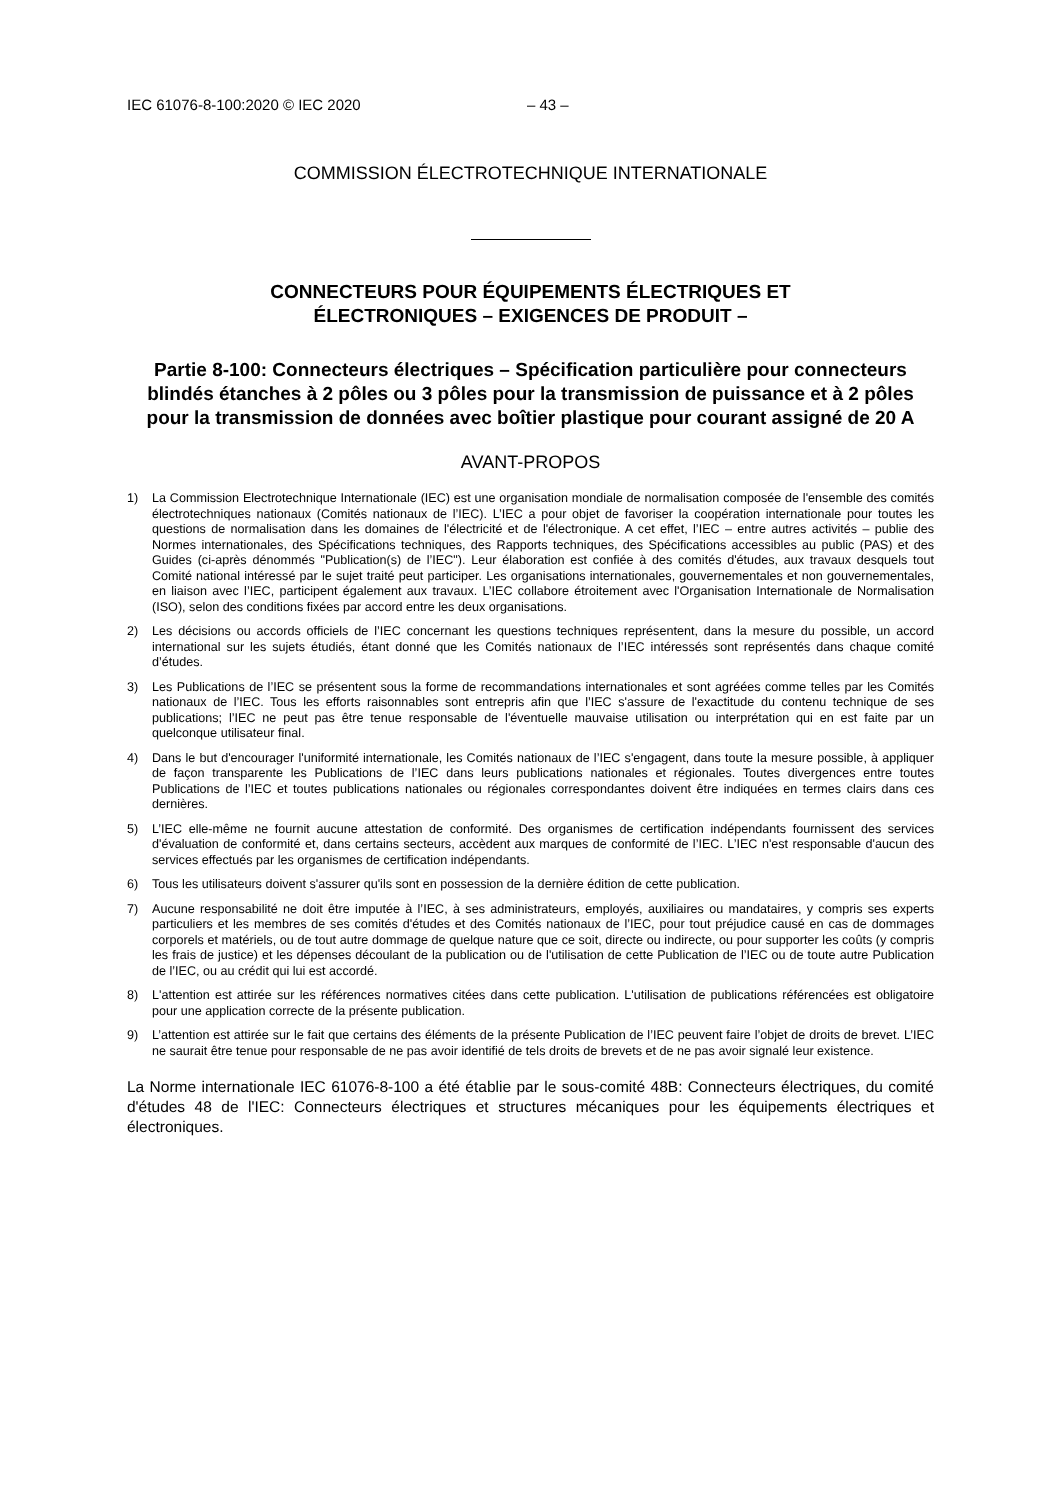IEC 61076-8-100:2020 © IEC 2020 – 43 –
COMMISSION ÉLECTROTECHNIQUE INTERNATIONALE
CONNECTEURS POUR ÉQUIPEMENTS ÉLECTRIQUES ET
ÉLECTRONIQUES – EXIGENCES DE PRODUIT –
Partie 8-100: Connecteurs électriques – Spécification particulière pour connecteurs blindés étanches à 2 pôles ou 3 pôles pour la transmission de puissance et à 2 pôles pour la transmission de données avec boîtier plastique pour courant assigné de 20 A
AVANT-PROPOS
1) La Commission Electrotechnique Internationale (IEC) est une organisation mondiale de normalisation composée de l'ensemble des comités électrotechniques nationaux (Comités nationaux de l’IEC). L’IEC a pour objet de favoriser la coopération internationale pour toutes les questions de normalisation dans les domaines de l'électricité et de l'électronique. A cet effet, l’IEC – entre autres activités – publie des Normes internationales, des Spécifications techniques, des Rapports techniques, des Spécifications accessibles au public (PAS) et des Guides (ci-après dénommés "Publication(s) de l’IEC"). Leur élaboration est confiée à des comités d'études, aux travaux desquels tout Comité national intéressé par le sujet traité peut participer. Les organisations internationales, gouvernementales et non gouvernementales, en liaison avec l’IEC, participent également aux travaux. L’IEC collabore étroitement avec l'Organisation Internationale de Normalisation (ISO), selon des conditions fixées par accord entre les deux organisations.
2) Les décisions ou accords officiels de l’IEC concernant les questions techniques représentent, dans la mesure du possible, un accord international sur les sujets étudiés, étant donné que les Comités nationaux de l’IEC intéressés sont représentés dans chaque comité d’études.
3) Les Publications de l’IEC se présentent sous la forme de recommandations internationales et sont agréées comme telles par les Comités nationaux de l’IEC. Tous les efforts raisonnables sont entrepris afin que l’IEC s'assure de l'exactitude du contenu technique de ses publications; l’IEC ne peut pas être tenue responsable de l'éventuelle mauvaise utilisation ou interprétation qui en est faite par un quelconque utilisateur final.
4) Dans le but d'encourager l'uniformité internationale, les Comités nationaux de l’IEC s'engagent, dans toute la mesure possible, à appliquer de façon transparente les Publications de l’IEC dans leurs publications nationales et régionales. Toutes divergences entre toutes Publications de l’IEC et toutes publications nationales ou régionales correspondantes doivent être indiquées en termes clairs dans ces dernières.
5) L’IEC elle-même ne fournit aucune attestation de conformité. Des organismes de certification indépendants fournissent des services d'évaluation de conformité et, dans certains secteurs, accèdent aux marques de conformité de l’IEC. L’IEC n'est responsable d'aucun des services effectués par les organismes de certification indépendants.
6) Tous les utilisateurs doivent s'assurer qu'ils sont en possession de la dernière édition de cette publication.
7) Aucune responsabilité ne doit être imputée à l’IEC, à ses administrateurs, employés, auxiliaires ou mandataires, y compris ses experts particuliers et les membres de ses comités d'études et des Comités nationaux de l’IEC, pour tout préjudice causé en cas de dommages corporels et matériels, ou de tout autre dommage de quelque nature que ce soit, directe ou indirecte, ou pour supporter les coûts (y compris les frais de justice) et les dépenses découlant de la publication ou de l'utilisation de cette Publication de l’IEC ou de toute autre Publication de l’IEC, ou au crédit qui lui est accordé.
8) L'attention est attirée sur les références normatives citées dans cette publication. L'utilisation de publications référencées est obligatoire pour une application correcte de la présente publication.
9) L’attention est attirée sur le fait que certains des éléments de la présente Publication de l’IEC peuvent faire l’objet de droits de brevet. L’IEC ne saurait être tenue pour responsable de ne pas avoir identifié de tels droits de brevets et de ne pas avoir signalé leur existence.
La Norme internationale IEC 61076-8-100 a été établie par le sous-comité 48B: Connecteurs électriques, du comité d'études 48 de l'IEC: Connecteurs électriques et structures mécaniques pour les équipements électriques et électroniques.